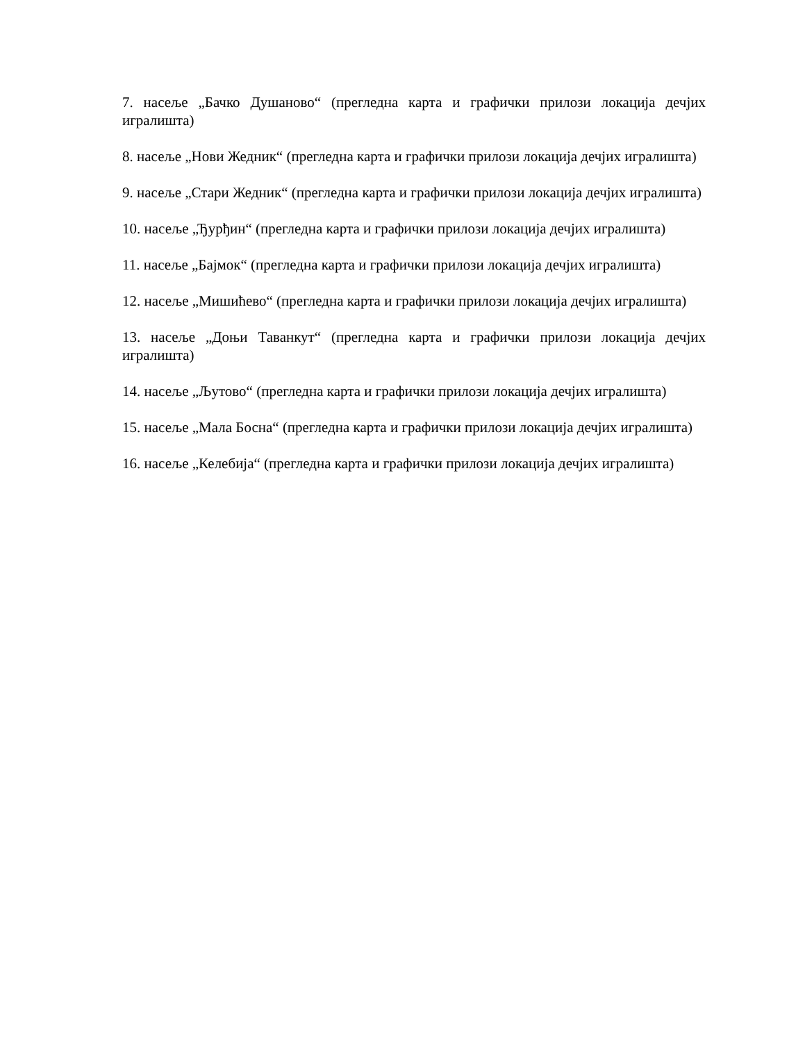7. насеље „Бачко Душаново“ (прегледна карта и графички прилози локација дечјих игралишта)
8. насеље „Нови Жедник“ (прегледна карта и графички прилози локација дечјих игралишта)
9. насеље „Стари Жедник“ (прегледна карта и графички прилози локација дечјих игралишта)
10. насеље „Ђурђин“ (прегледна карта и графички прилози локација дечјих игралишта)
11. насеље „Бајмок“ (прегледна карта и графички прилози локација дечјих игралишта)
12. насеље „Мишићево“ (прегледна карта и графички прилози локација дечјих игралишта)
13. насеље „Доњи Таванкут“ (прегледна карта и графички прилози локација дечјих игралишта)
14. насеље „Љутово“ (прегледна карта и графички прилози локација дечјих игралишта)
15. насеље „Мала Босна“ (прегледна карта и графички прилози локација дечјих игралишта)
16. насеље „Келебија“ (прегледна карта и графички прилози локација дечјих игралишта)